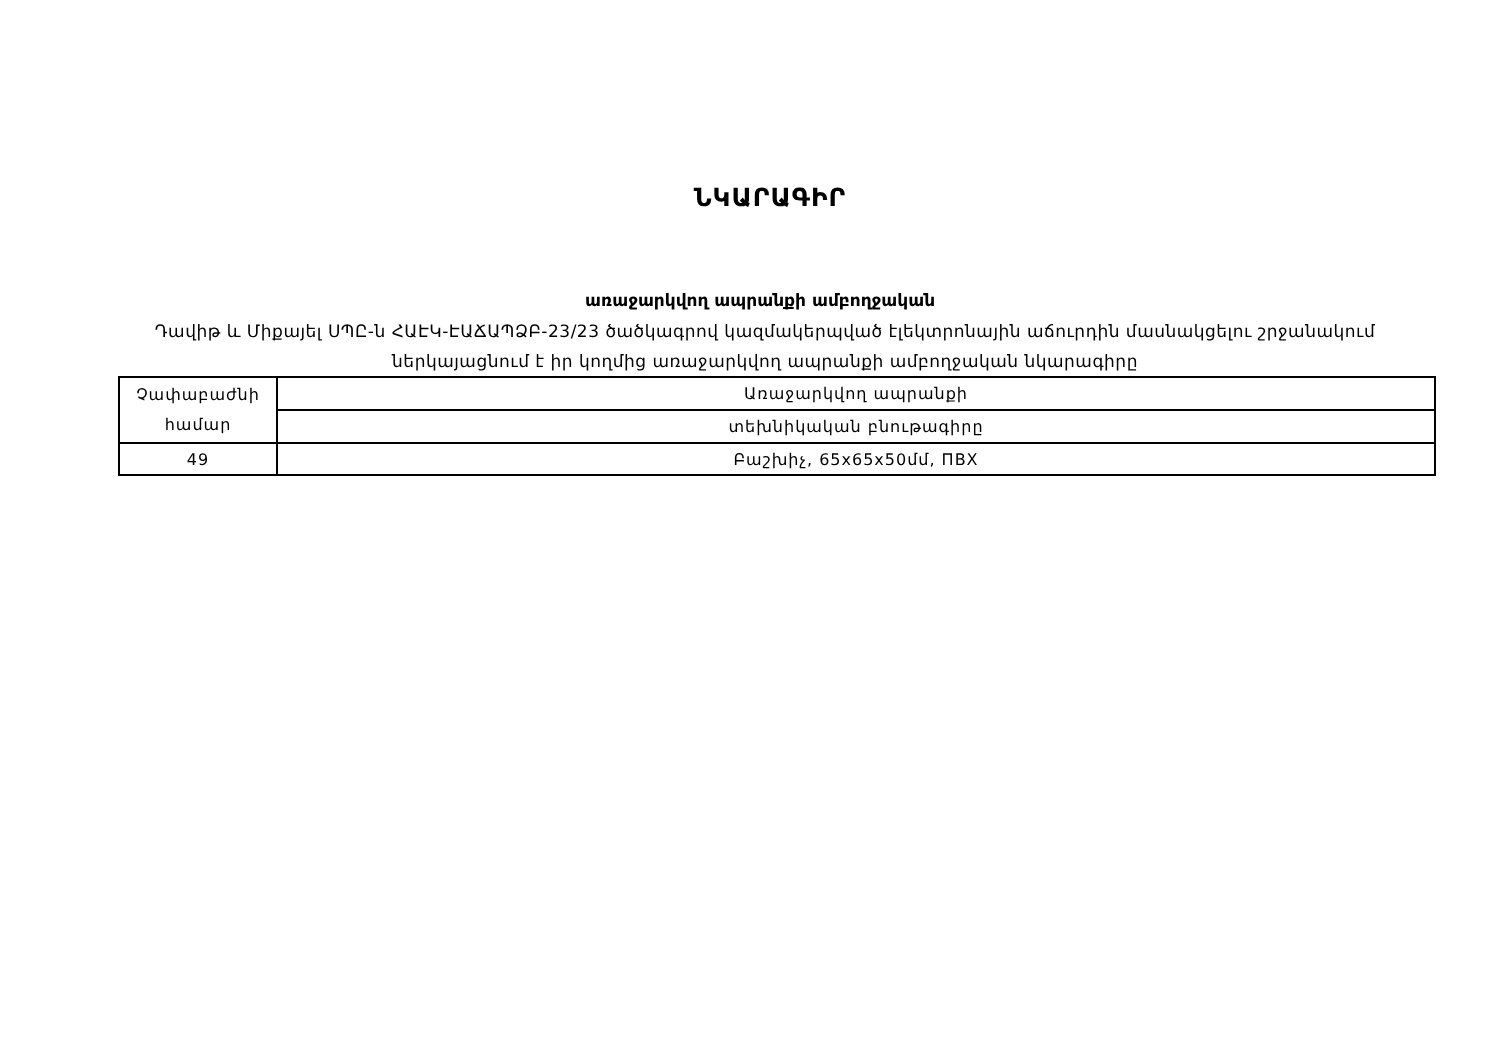ՆԿԱՐԱԳԻՐ
առաջարկվող ապրանքի ամբողջական
Դավիթ և Միքայել ՍՊԸ-ն ՀԱԷԿ-ԷԱՃԱՊՁԲ-23/23 ծածկագրով կազմակերպված էլեկտրոնային աճուրդին մասնակցելու շրջանակում ներկայացնում է իր կողմից առաջարկվող ապրանքի ամբողջական նկարագիրը
| Չափաբաժնի համար | Առաջարկվող ապրանքի |
| | տեխնիկական բնութագիրը |
| 49 | Բաշխիչ, 65x65x50մմ, ПВХ |